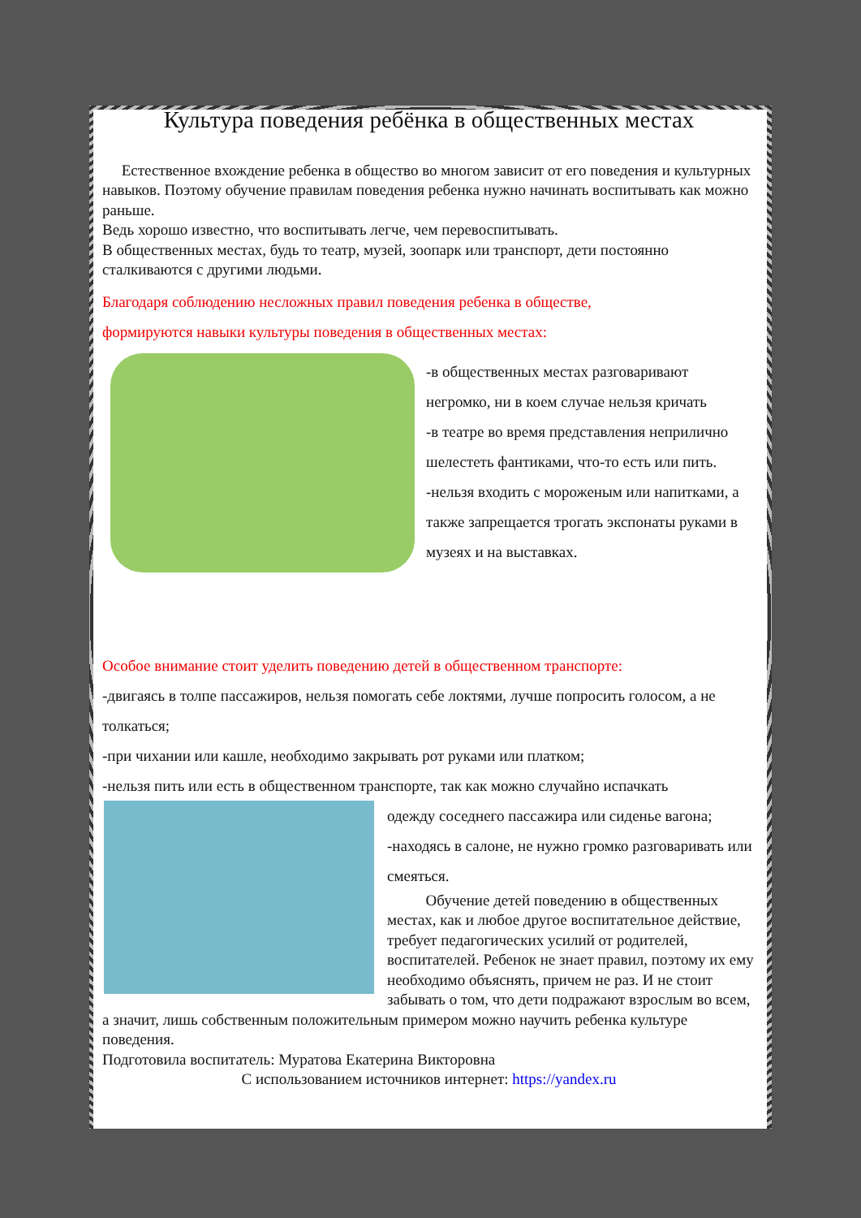Культура поведения ребёнка в общественных местах
Естественное вхождение ребенка в общество во многом зависит от его поведения и культурных навыков. Поэтому обучение правилам поведения ребенка нужно начинать воспитывать как можно раньше.
Ведь хорошо известно, что воспитывать легче, чем перевоспитывать.
В общественных местах, будь то театр, музей, зоопарк или транспорт, дети постоянно сталкиваются с другими людьми.
Благодаря соблюдению несложных правил поведения ребенка в обществе,
формируются навыки культуры поведения в общественных местах:
-в общественных местах разговаривают негромко, ни в коем случае нельзя кричать
-в театре во время представления неприлично шелестеть фантиками, что-то есть или пить.
-нельзя входить с мороженым или напитками, а также запрещается трогать экспонаты руками в музеях и на выставках.
Особое внимание стоит уделить поведению детей в общественном транспорте:
-двигаясь в толпе пассажиров, нельзя помогать себе локтями, лучше попросить голосом, а не толкаться;
-при чихании или кашле, необходимо закрывать рот руками или платком;
-нельзя пить или есть в общественном транспорте, так как можно случайно испачкать
одежду соседнего пассажира или сиденье вагона;
-находясь в салоне, не нужно громко разговаривать или смеяться.
Обучение детей поведению в общественных местах, как и любое другое воспитательное действие, требует педагогических усилий от родителей, воспитателей. Ребенок не знает правил, поэтому их ему необходимо объяснять, причем не раз. И не стоит забывать о том, что дети подражают взрослым во всем, а значит, лишь собственным положительным примером можно научить ребенка культуре поведения.
Подготовила воспитатель: Муратова Екатерина Викторовна
С использованием источников интернет: https://yandex.ru